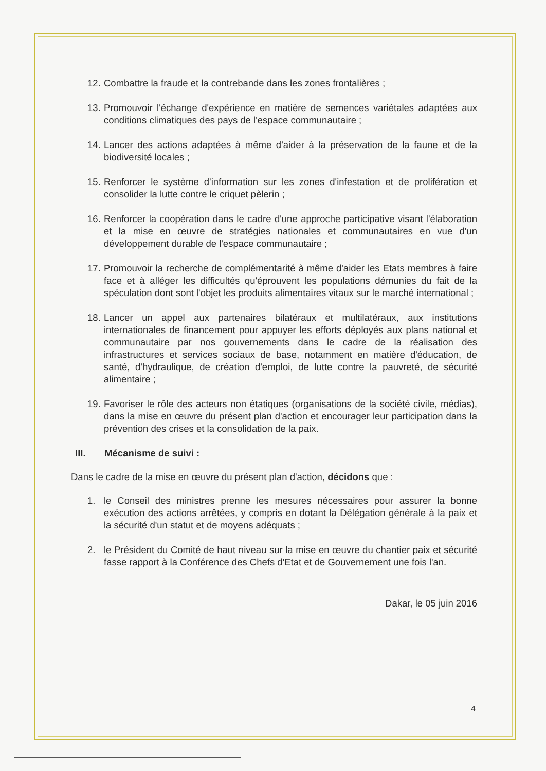12.
Combattre la fraude et la contrebande dans les zones frontalières ;
13.
Promouvoir l'échange d'expérience en matière de semences variétales adaptées aux conditions climatiques des pays de l'espace communautaire ;
14.
Lancer des actions adaptées à même d'aider à la préservation de la faune et de la biodiversité locales ;
15.
Renforcer le système d'information sur les zones d'infestation et de prolifération et consolider la lutte contre le criquet pèlerin ;
16.
Renforcer la coopération dans le cadre d'une approche participative visant l'élaboration et la mise en œuvre de stratégies nationales et communautaires en vue d'un développement durable de l'espace communautaire ;
17.
Promouvoir la recherche de complémentarité à même d'aider les Etats membres à faire face et à alléger les difficultés qu'éprouvent les populations démunies du fait de la spéculation dont sont l'objet les produits alimentaires vitaux sur le marché international ;
18.
Lancer un appel aux partenaires bilatéraux et multilatéraux, aux institutions internationales de financement pour appuyer les efforts déployés aux plans national et communautaire par nos gouvernements dans le cadre de la réalisation des infrastructures et services sociaux de base, notamment en matière d'éducation, de santé, d'hydraulique, de création d'emploi, de lutte contre la pauvreté, de sécurité alimentaire ;
19.
Favoriser le rôle des acteurs non étatiques (organisations de la société civile, médias), dans la mise en œuvre du présent plan d'action et encourager leur participation dans la prévention des crises et la consolidation de la paix.
III. Mécanisme de suivi :
Dans le cadre de la mise en œuvre du présent plan d'action, décidons que :
1. le Conseil des ministres prenne les mesures nécessaires pour assurer la bonne exécution des actions arrêtées, y compris en dotant la Délégation générale à la paix et la sécurité d'un statut et de moyens adéquats ;
2. le Président du Comité de haut niveau sur la mise en œuvre du chantier paix et sécurité fasse rapport à la Conférence des Chefs d'Etat et de Gouvernement une fois l'an.
Dakar, le 05 juin 2016
4